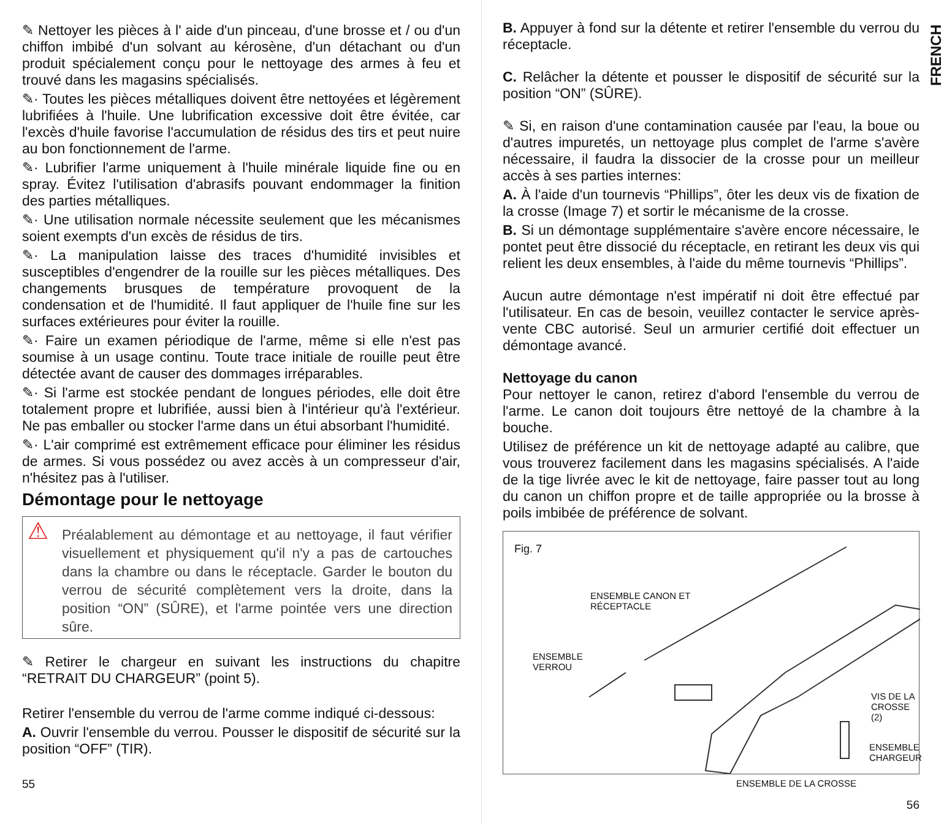✎ Nettoyer les pièces à l' aide d'un pinceau, d'une brosse et / ou d'un chiffon imbibé d'un solvant au kérosène, d'un détachant ou d'un produit spécialement conçu pour le nettoyage des armes à feu et trouvé dans les magasins spécialisés.
✎· Toutes les pièces métalliques doivent être nettoyées et légèrement lubrifiées à l'huile. Une lubrification excessive doit être évitée, car l'excès d'huile favorise l'accumulation de résidus des tirs et peut nuire au bon fonctionnement de l'arme.
✎· Lubrifier l'arme uniquement à l'huile minérale liquide fine ou en spray. Évitez l'utilisation d'abrasifs pouvant endommager la finition des parties métalliques.
✎· Une utilisation normale nécessite seulement que les mécanismes soient exempts d'un excès de résidus de tirs.
✎· La manipulation laisse des traces d'humidité invisibles et susceptibles d'engendrer de la rouille sur les pièces métalliques. Des changements brusques de température provoquent de la condensation et de l'humidité. Il faut appliquer de l'huile fine sur les surfaces extérieures pour éviter la rouille.
✎· Faire un examen périodique de l'arme, même si elle n'est pas soumise à un usage continu. Toute trace initiale de rouille peut être détectée avant de causer des dommages irréparables.
✎· Si l'arme est stockée pendant de longues périodes, elle doit être totalement propre et lubrifiée, aussi bien à l'intérieur qu'à l'extérieur. Ne pas emballer ou stocker l'arme dans un étui absorbant l'humidité.
✎· L'air comprimé est extrêmement efficace pour éliminer les résidus de armes. Si vous possédez ou avez accès à un compresseur d'air, n'hésitez pas à l'utiliser.
Démontage pour le nettoyage
⚠ Préalablement au démontage et au nettoyage, il faut vérifier visuellement et physiquement qu'il n'y a pas de cartouches dans la chambre ou dans le réceptacle. Garder le bouton du verrou de sécurité complètement vers la droite, dans la position “ON” (SÛRE), et l'arme pointée vers une direction sûre.
✎ Retirer le chargeur en suivant les instructions du chapitre “RETRAIT DU CHARGEUR” (point 5).
Retirer l'ensemble du verrou de l'arme comme indiqué ci-dessous:
A. Ouvrir l'ensemble du verrou. Pousser le dispositif de sécurité sur la position “OFF” (TIR).
55
FRENCH
B. Appuyer à fond sur la détente et retirer l'ensemble du verrou du réceptacle.
C. Relâcher la détente et pousser le dispositif de sécurité sur la position “ON” (SÛRE).
✎ Si, en raison d'une contamination causée par l'eau, la boue ou d'autres impuretés, un nettoyage plus complet de l'arme s'avère nécessaire, il faudra la dissocier de la crosse pour un meilleur accès à ses parties internes:
A. À l'aide d'un tournevis “Phillips”, ôter les deux vis de fixation de la crosse (Image 7) et sortir le mécanisme de la crosse.
B. Si un démontage supplémentaire s'avère encore nécessaire, le pontet peut être dissocié du réceptacle, en retirant les deux vis qui relient les deux ensembles, à l'aide du même tournevis “Phillips”.
Aucun autre démontage n'est impératif ni doit être effectué par l'utilisateur. En cas de besoin, veuillez contacter le service après-vente CBC autorisé. Seul un armurier certifié doit effectuer un démontage avancé.
Nettoyage du canon
Pour nettoyer le canon, retirez d'abord l'ensemble du verrou de l'arme. Le canon doit toujours être nettoyé de la chambre à la bouche.
Utilisez de préférence un kit de nettoyage adapté au calibre, que vous trouverez facilement dans les magasins spécialisés. A l'aide de la tige livrée avec le kit de nettoyage, faire passer tout au long du canon un chiffon propre et de taille appropriée ou la brosse à poils imbibée de préférence de solvant.
Fig. 7
ENSEMBLE CANON ET
RÉCEPTACLE
ENSEMBLE
VERROU
VIS DE LA
CROSSE (2)
ENSEMBLE
CHARGEUR
ENSEMBLE DE LA CROSSE
56